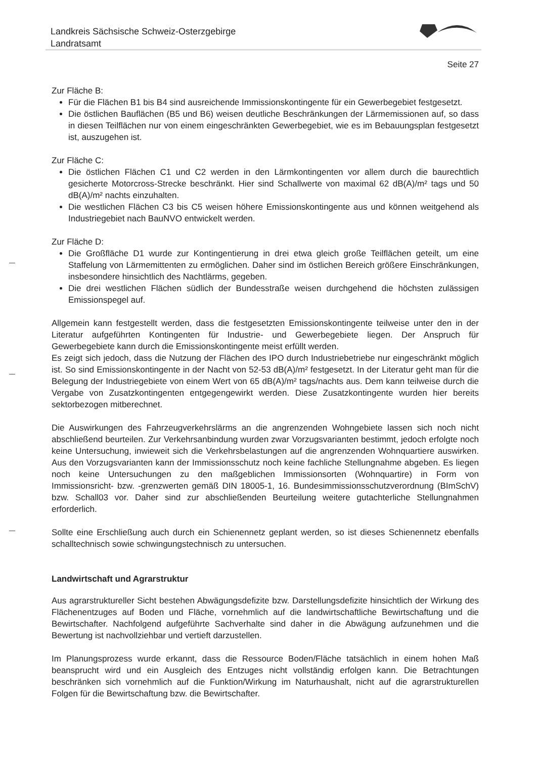Landkreis Sächsische Schweiz-Osterzgebirge
Landratsamt
Seite 27
Zur Fläche B:
Für die Flächen B1 bis B4 sind ausreichende Immissionskontingente für ein Gewerbegebiet festgesetzt.
Die östlichen Bauflächen (B5 und B6) weisen deutliche Beschränkungen der Lärmemissionen auf, so dass in diesen Teilflächen nur von einem eingeschränkten Gewerbegebiet, wie es im Bebauungsplan festgesetzt ist, auszugehen ist.
Zur Fläche C:
Die östlichen Flächen C1 und C2 werden in den Lärmkontingenten vor allem durch die baurechtlich gesicherte Motorcross-Strecke beschränkt. Hier sind Schallwerte von maximal 62 dB(A)/m² tags und 50 dB(A)/m² nachts einzuhalten.
Die westlichen Flächen C3 bis C5 weisen höhere Emissionskontingente aus und können weitgehend als Industriegebiet nach BauNVO entwickelt werden.
Zur Fläche D:
Die Großfläche D1 wurde zur Kontingentierung in drei etwa gleich große Teilflächen geteilt, um eine Staffelung von Lärmemittenten zu ermöglichen. Daher sind im östlichen Bereich größere Einschränkungen, insbesondere hinsichtlich des Nachtlärms, gegeben.
Die drei westlichen Flächen südlich der Bundesstraße weisen durchgehend die höchsten zulässigen Emissionspegel auf.
Allgemein kann festgestellt werden, dass die festgesetzten Emissionskontingente teilweise unter den in der Literatur aufgeführten Kontingenten für Industrie- und Gewerbegebiete liegen. Der Anspruch für Gewerbegebiete kann durch die Emissionskontingente meist erfüllt werden.
Es zeigt sich jedoch, dass die Nutzung der Flächen des IPO durch Industriebetriebe nur eingeschränkt möglich ist. So sind Emissionskontingente in der Nacht von 52-53 dB(A)/m² festgesetzt. In der Literatur geht man für die Belegung der Industriegebiete von einem Wert von 65 dB(A)/m² tags/nachts aus. Dem kann teilweise durch die Vergabe von Zusatzkontingenten entgegengewirkt werden. Diese Zusatzkontingente wurden hier bereits sektorbezogen mitberechnet.
Die Auswirkungen des Fahrzeugverkehrslärms an die angrenzenden Wohngebiete lassen sich noch nicht abschließend beurteilen. Zur Verkehrsanbindung wurden zwar Vorzugsvarianten bestimmt, jedoch erfolgte noch keine Untersuchung, inwieweit sich die Verkehrsbelastungen auf die angrenzenden Wohnquartiere auswirken. Aus den Vorzugsvarianten kann der Immissionsschutz noch keine fachliche Stellungnahme abgeben. Es liegen noch keine Untersuchungen zu den maßgeblichen Immissionsorten (Wohnquartire) in Form von Immissionsricht- bzw. -grenzwerten gemäß DIN 18005-1, 16. Bundesimmissionsschutzverordnung (BImSchV) bzw. Schall03 vor. Daher sind zur abschließenden Beurteilung weitere gutachterliche Stellungnahmen erforderlich.
Sollte eine Erschließung auch durch ein Schienennetz geplant werden, so ist dieses Schienennetz ebenfalls schalltechnisch sowie schwingungstechnisch zu untersuchen.
Landwirtschaft und Agrarstruktur
Aus agrarstruktureller Sicht bestehen Abwägungsdefizite bzw. Darstellungsdefizite hinsichtlich der Wirkung des Flächenentzuges auf Boden und Fläche, vornehmlich auf die landwirtschaftliche Bewirtschaftung und die Bewirtschafter. Nachfolgend aufgeführte Sachverhalte sind daher in die Abwägung aufzunehmen und die Bewertung ist nachvollziehbar und vertieft darzustellen.
Im Planungsprozess wurde erkannt, dass die Ressource Boden/Fläche tatsächlich in einem hohen Maß beansprucht wird und ein Ausgleich des Entzuges nicht vollständig erfolgen kann. Die Betrachtungen beschränken sich vornehmlich auf die Funktion/Wirkung im Naturhaushalt, nicht auf die agrarstrukturellen Folgen für die Bewirtschaftung bzw. die Bewirtschafter.